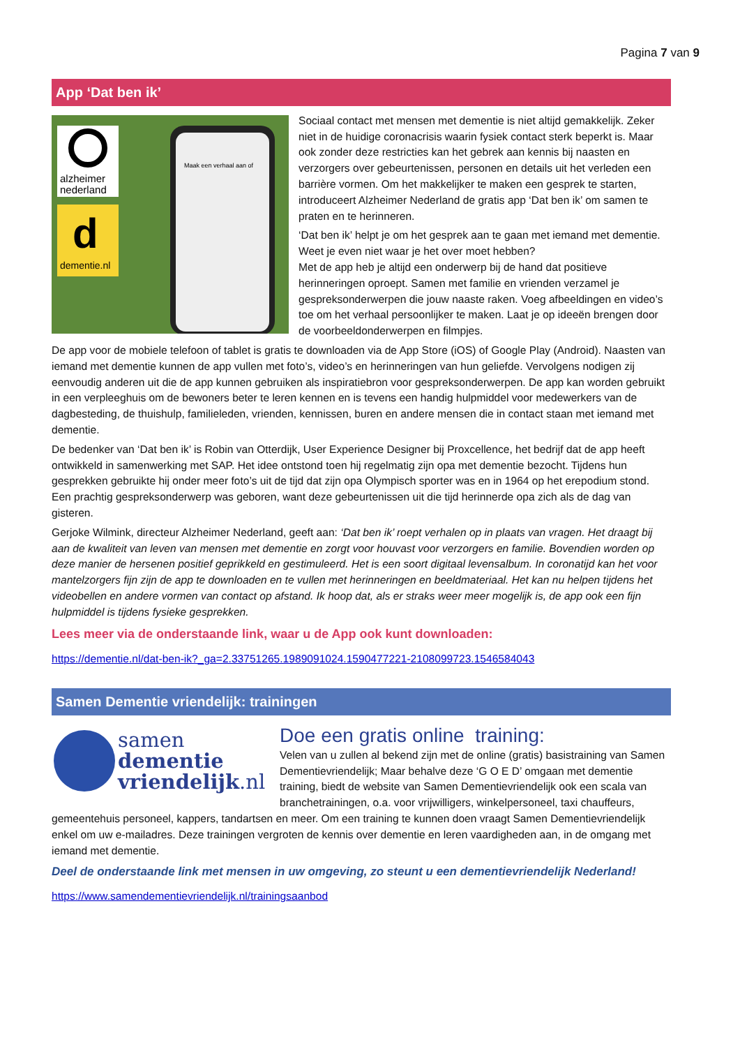Pagina 7 van 9
App ‘Dat ben ik’
alzheimer
nederland
d
dementie.nl
Maak een verhaal aan of
Sociaal contact met mensen met dementie is niet altijd gemakkelijk. Zeker niet in de huidige coronacrisis waarin fysiek contact sterk beperkt is. Maar ook zonder deze restricties kan het gebrek aan kennis bij naasten en verzorgers over gebeurtenissen, personen en details uit het verleden een barrière vormen. Om het makkelijker te maken een gesprek te starten, introduceert Alzheimer Nederland de gratis app ‘Dat ben ik’ om samen te praten en te herinneren.
‘Dat ben ik’ helpt je om het gesprek aan te gaan met iemand met dementie. Weet je even niet waar je het over moet hebben?
Met de app heb je altijd een onderwerp bij de hand dat positieve herinneringen oproept. Samen met familie en vrienden verzamel je gespreksonderwerpen die jouw naaste raken. Voeg afbeeldingen en video’s toe om het verhaal persoonlijker te maken. Laat je op ideeën brengen door de voorbeeldonderwerpen en filmpjes.
De app voor de mobiele telefoon of tablet is gratis te downloaden via de App Store (iOS) of Google Play (Android). Naasten van iemand met dementie kunnen de app vullen met foto’s, video’s en herinneringen van hun geliefde. Vervolgens nodigen zij eenvoudig anderen uit die de app kunnen gebruiken als inspiratiebron voor gespreksonderwerpen. De app kan worden gebruikt in een verpleeghuis om de bewoners beter te leren kennen en is tevens een handig hulpmiddel voor medewerkers van de dagbesteding, de thuishulp, familieleden, vrienden, kennissen, buren en andere mensen die in contact staan met iemand met dementie.
De bedenker van ‘Dat ben ik’ is Robin van Otterdijk, User Experience Designer bij Proxcellence, het bedrijf dat de app heeft ontwikkeld in samenwerking met SAP. Het idee ontstond toen hij regelmatig zijn opa met dementie bezocht. Tijdens hun gesprekken gebruikte hij onder meer foto’s uit de tijd dat zijn opa Olympisch sporter was en in 1964 op het erepodium stond. Een prachtig gespreksonderwerp was geboren, want deze gebeurtenissen uit die tijd herinnerde opa zich als de dag van gisteren.
Gerjoke Wilmink, directeur Alzheimer Nederland, geeft aan: ‘Dat ben ik’ roept verhalen op in plaats van vragen. Het draagt bij aan de kwaliteit van leven van mensen met dementie en zorgt voor houvast voor verzorgers en familie. Bovendien worden op deze manier de hersenen positief geprikkeld en gestimuleerd. Het is een soort digitaal levensalbum. In coronatijd kan het voor mantelzorgers fijn zijn de app te downloaden en te vullen met herinneringen en beeldmateriaal. Het kan nu helpen tijdens het videobellen en andere vormen van contact op afstand. Ik hoop dat, als er straks weer meer mogelijk is, de app ook een fijn hulpmiddel is tijdens fysieke gesprekken.
Lees meer via de onderstaande link, waar u de App ook kunt downloaden:
https://dementie.nl/dat-ben-ik?_ga=2.33751265.1989091024.1590477221-2108099723.1546584043
Samen Dementie vriendelijk: trainingen
samen
dementie
vriendelijk.nl
Doe een gratis online training:
Velen van u zullen al bekend zijn met de online (gratis) basistraining van Samen Dementievriendelijk; Maar behalve deze ‘G O E D’ omgaan met dementie training, biedt de website van Samen Dementievriendelijk ook een scala van branchetrainingen, o.a. voor vrijwilligers, winkelpersoneel, taxi chauffeurs, gemeentehuis personeel, kappers, tandartsen en meer. Om een training te kunnen doen vraagt Samen Dementievriendelijk enkel om uw e-mailadres. Deze trainingen vergroten de kennis over dementie en leren vaardigheden aan, in de omgang met iemand met dementie.
Deel de onderstaande link met mensen in uw omgeving, zo steunt u een dementievriendelijk Nederland!
https://www.samendementievriendelijk.nl/trainingsaanbod